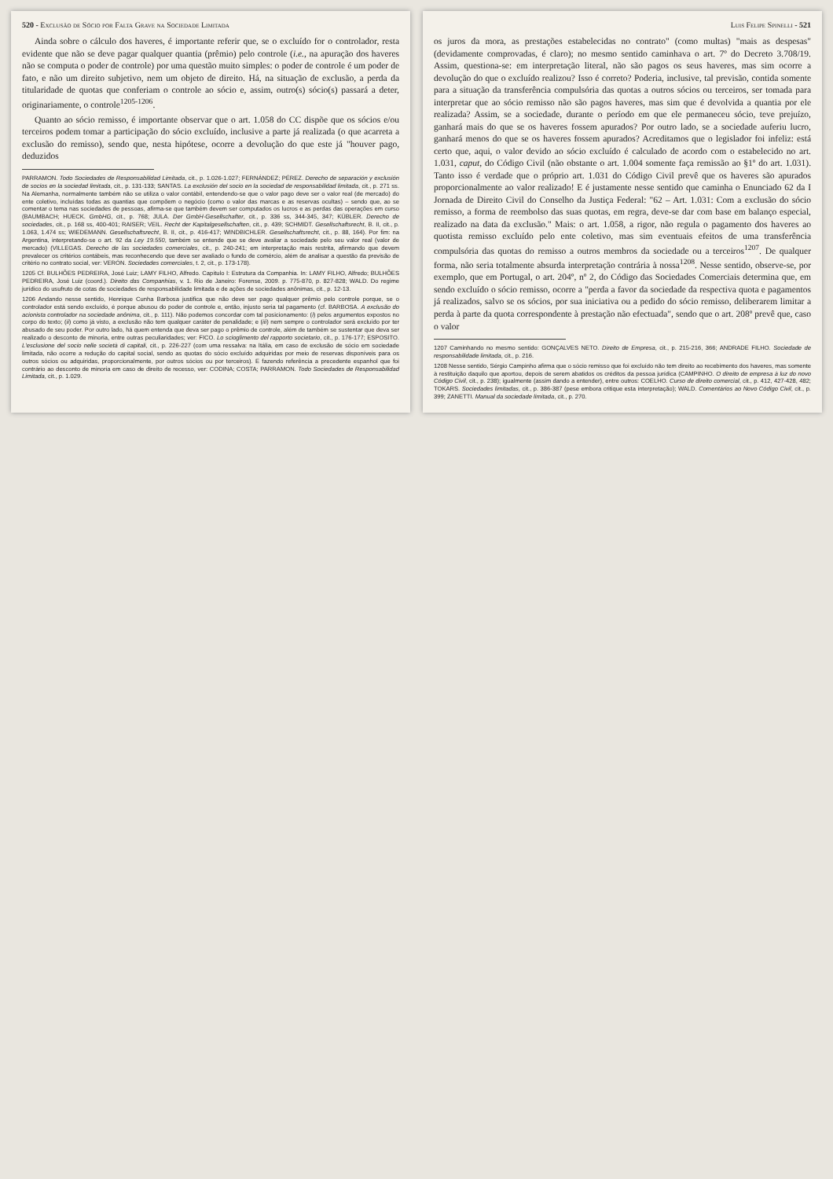520 - Exclusão de Sócio por Falta Grave na Sociedade Limitada
Ainda sobre o cálculo dos haveres, é importante referir que, se o excluído for o controlador, resta evidente que não se deve pagar qualquer quantia (prêmio) pelo controle (i.e., na apuração dos haveres não se computa o poder de controle) por uma questão muito simples: o poder de controle é um poder de fato, e não um direito subjetivo, nem um objeto de direito. Há, na situação de exclusão, a perda da titularidade de quotas que conferiam o controle ao sócio e, assim, outro(s) sócio(s) passará a deter, originariamente, o controle<sup>1205-1206</sup>.
Quanto ao sócio remisso, é importante observar que o art. 1.058 do CC dispõe que os sócios e/ou terceiros podem tomar a participação do sócio excluído, inclusive a parte já realizada (o que acarreta a exclusão do remisso), sendo que, nesta hipótese, ocorre a devolução do que este já "houver pago, deduzidos
PARRAMON. Todo Sociedades de Responsabilidad Limitada, cit., p. 1.026-1.027; FERNÁNDEZ; PÉREZ. Derecho de separación y exclusión de socios en la sociedad limitada, cit., p. 131-133; SANTAS. La exclusión del socio en la sociedad de responsabilidad limitada, cit., p. 271 ss. Na Alemanha, normalmente também não se utiliza o valor contábil, entendendo-se que o valor pago deve ser o valor real (de mercado) do ente coletivo, incluídas todas as quantias que compõem o negócio (como o valor das marcas e as reservas ocultas) – sendo que, ao se comentar o tema nas sociedades de pessoas, afirma-se que também devem ser computados os lucros e as perdas das operações em curso (BAUMBACH; HUECK. GmbHG, cit., p. 768; JULA. Der GmbH-Gesellschafter, cit., p. 336 ss, 344-345, 347; KÜBLER. Derecho de sociedades, cit., p. 168 ss, 400-401; RAISER; VEIL. Recht der Kapitalgesellschaften, cit., p. 439; SCHMIDT. Gesellschaftsrecht, B. II, cit., p. 1.063, 1.474 ss; WIEDEMANN. Gesellschaftsrecht, B. II, cit., p. 416-417; WINDBICHLER. Gesellschaftsrecht, cit., p. 88, 164). Por fim: na Argentina, interpretando-se o art. 92 da Ley 19.550, também se entende que se deve avaliar a sociedade pelo seu valor real (valor de mercado) (VILLEGAS. Derecho de las sociedades comerciales, cit., p. 240-241; em interpretação mais restrita, afirmando que devem prevalecer os critérios contábeis, mas reconhecendo que deve ser avaliado o fundo de comércio, além de analisar a questão da previsão de critério no contrato social, ver: VERÓN. Sociedades comerciales, t. 2, cit., p. 173-178).
1205 Cf. BULHÕES PEDREIRA, José Luiz; LAMY FILHO, Alfredo. Capítulo I: Estrutura da Companhia. In: LAMY FILHO, Alfredo; BULHÕES PEDREIRA, José Luiz (coord.). Direito das Companhias, v. 1. Rio de Janeiro: Forense, 2009. p. 775-870, p. 827-828; WALD. Do regime jurídico do usufruto de cotas de sociedades de responsabilidade limitada e de ações de sociedades anônimas, cit., p. 12-13.
1206 Andando nesse sentido, Henrique Cunha Barbosa justifica que não deve ser pago qualquer prêmio pelo controle porque, se o controlador está sendo excluído, é porque abusou do poder de controle e, então, injusto seria tal pagamento (cf. BARBOSA. A exclusão do acionista controlador na sociedade anônima, cit., p. 111). Não podemos concordar com tal posicionamento: (i) pelos argumentos expostos no corpo do texto; (ii) como já visto, a exclusão não tem qualquer caráter de penalidade; e (iii) nem sempre o controlador será excluído por ter abusado de seu poder. Por outro lado, há quem entenda que deva ser pago o prêmio de controle, além de também se sustentar que deva ser realizado o desconto de minoria, entre outras peculiaridades; ver: FICO. Lo scioglimento del rapporto societario, cit., p. 176-177; ESPOSITO. L'esclusione del socio nelle società di capitali, cit., p. 226-227 (com uma ressalva: na Itália, em caso de exclusão de sócio em sociedade limitada, não ocorre a redução do capital social, sendo as quotas do sócio excluído adquiridas por meio de reservas disponíveis para os outros sócios ou adquiridas, proporcionalmente, por outros sócios ou por terceiros). E fazendo referência a precedente espanhol que foi contrário ao desconto de minoria em caso de direito de recesso, ver: CODINA; COSTA; PARRAMON. Todo Sociedades de Responsabilidad Limitada, cit., p. 1.029.
Luis Felipe Spinelli - 521
os juros da mora, as prestações estabelecidas no contrato" (como multas) "mais as despesas" (devidamente comprovadas, é claro); no mesmo sentido caminhava o art. 7º do Decreto 3.708/19. Assim, questiona-se: em interpretação literal, não são pagos os seus haveres, mas sim ocorre a devolução do que o excluído realizou? Isso é correto? Poderia, inclusive, tal previsão, contida somente para a situação da transferência compulsória das quotas a outros sócios ou terceiros, ser tomada para interpretar que ao sócio remisso não são pagos haveres, mas sim que é devolvida a quantia por ele realizada? Assim, se a sociedade, durante o período em que ele permaneceu sócio, teve prejuízo, ganhará mais do que se os haveres fossem apurados? Por outro lado, se a sociedade auferiu lucro, ganhará menos do que se os haveres fossem apurados? Acreditamos que o legislador foi infeliz: está certo que, aqui, o valor devido ao sócio excluído é calculado de acordo com o estabelecido no art. 1.031, caput, do Código Civil (não obstante o art. 1.004 somente faça remissão ao §1º do art. 1.031). Tanto isso é verdade que o próprio art. 1.031 do Código Civil prevê que os haveres são apurados proporcionalmente ao valor realizado! E é justamente nesse sentido que caminha o Enunciado 62 da I Jornada de Direito Civil do Conselho da Justiça Federal: "62 – Art. 1.031: Com a exclusão do sócio remisso, a forma de reembolso das suas quotas, em regra, deve-se dar com base em balanço especial, realizado na data da exclusão." Mais: o art. 1.058, a rigor, não regula o pagamento dos haveres ao quotista remisso excluído pelo ente coletivo, mas sim eventuais efeitos de uma transferência compulsória das quotas do remisso a outros membros da sociedade ou a terceiros<sup>1207</sup>. De qualquer forma, não seria totalmente absurda interpretação contrária à nossa<sup>1208</sup>. Nesse sentido, observe-se, por exemplo, que em Portugal, o art. 204º, nº 2, do Código das Sociedades Comerciais determina que, em sendo excluído o sócio remisso, ocorre a "perda a favor da sociedade da respectiva quota e pagamentos já realizados, salvo se os sócios, por sua iniciativa ou a pedido do sócio remisso, deliberarem limitar a perda à parte da quota correspondente à prestação não efectuada", sendo que o art. 208º prevê que, caso o valor
1207 Caminhando no mesmo sentido: GONÇALVES NETO. Direito de Empresa, cit., p. 215-216, 366; ANDRADE FILHO. Sociedade de responsabilidade limitada, cit., p. 216.
1208 Nesse sentido, Sérgio Campinho afirma que o sócio remisso que foi excluído não tem direito ao recebimento dos haveres, mas somente à restituição daquilo que aportou, depois de serem abatidos os créditos da pessoa jurídica (CAMPINHO. O direito de empresa à luz do novo Código Civil, cit., p. 238); igualmente (assim dando a entender), entre outros: COELHO. Curso de direito comercial, cit., p. 412, 427-428, 482; TOKARS. Sociedades limitadas, cit., p. 386-387 (pese embora critique esta interpretação); WALD. Comentários ao Novo Código Civil, cit., p. 399; ZANETTI. Manual da sociedade limitada, cit., p. 270.